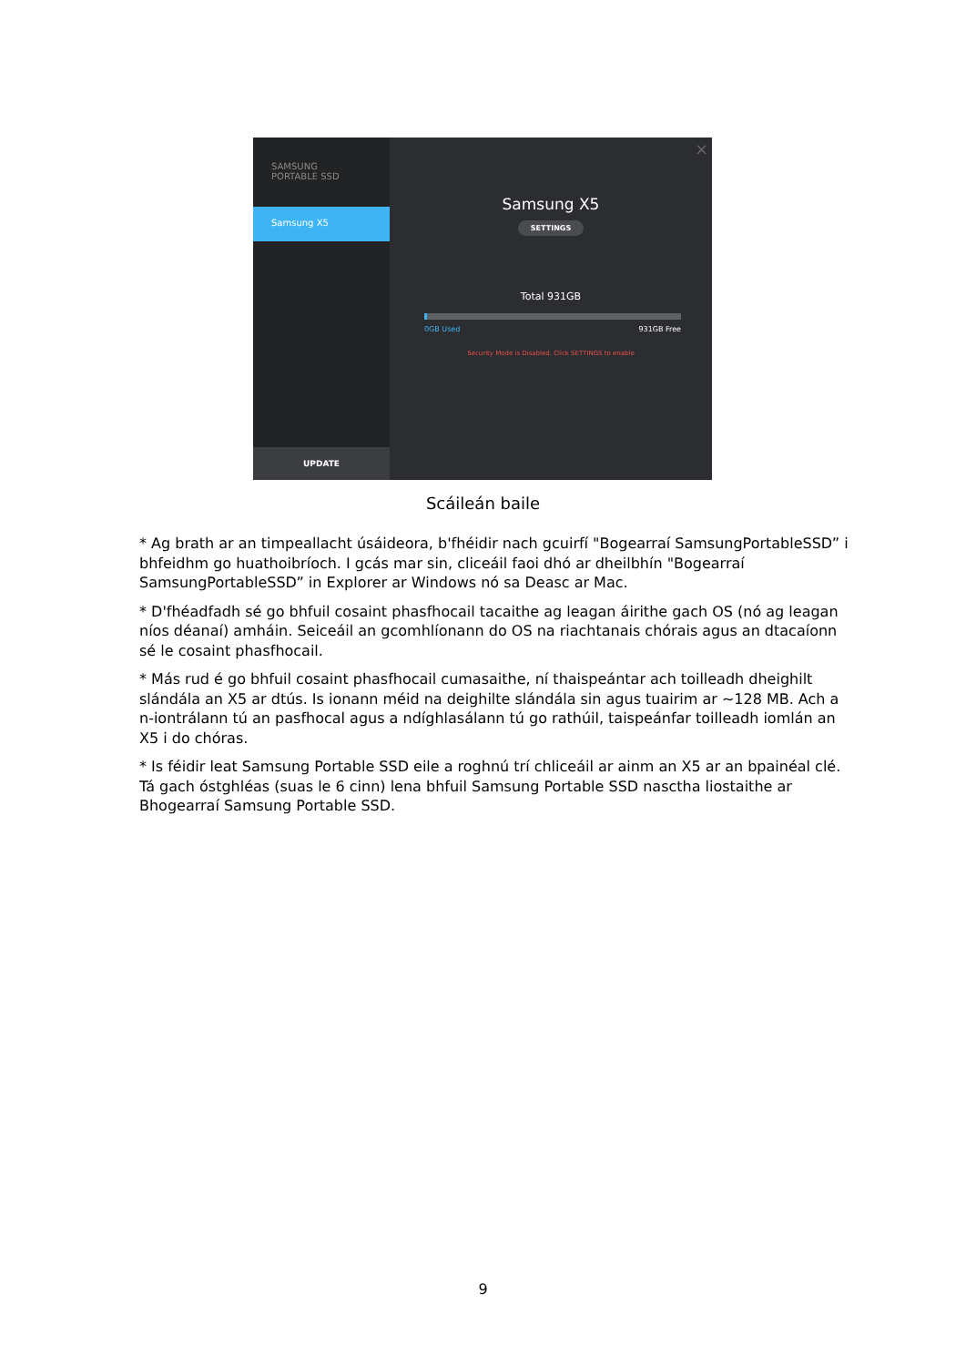SAMSUNG
PORTABLE SSD
Samsung X5
UPDATE
×
Samsung X5
SETTINGS
Total 931GB
0GB Used 931GB Free
Security Mode is Disabled. Click SETTINGS to enable
Scáileán baile
* Ag brath ar an timpeallacht úsáideora, b'fhéidir nach gcuirfí "Bogearraí SamsungPortableSSD” i bhfeidhm go huathoibríoch. I gcás mar sin, cliceáil faoi dhó ar dheilbhín "Bogearraí SamsungPortableSSD” in Explorer ar Windows nó sa Deasc ar Mac.
* D'fhéadfadh sé go bhfuil cosaint phasfhocail tacaithe ag leagan áirithe gach OS (nó ag leagan níos déanaí) amháin. Seiceáil an gcomhlíonann do OS na riachtanais chórais agus an dtacaíonn sé le cosaint phasfhocail.
* Más rud é go bhfuil cosaint phasfhocail cumasaithe, ní thaispeántar ach toilleadh dheighilt slándála an X5 ar dtús. Is ionann méid na deighilte slándála sin agus tuairim ar ~128 MB. Ach a n-iontrálann tú an pasfhocal agus a ndíghlasálann tú go rathúil, taispeánfar toilleadh iomlán an X5 i do chóras.
* Is féidir leat Samsung Portable SSD eile a roghnú trí chliceáil ar ainm an X5 ar an bpainéal clé. Tá gach óstghléas (suas le 6 cinn) lena bhfuil Samsung Portable SSD nasctha liostaithe ar Bhogearraí Samsung Portable SSD.
9